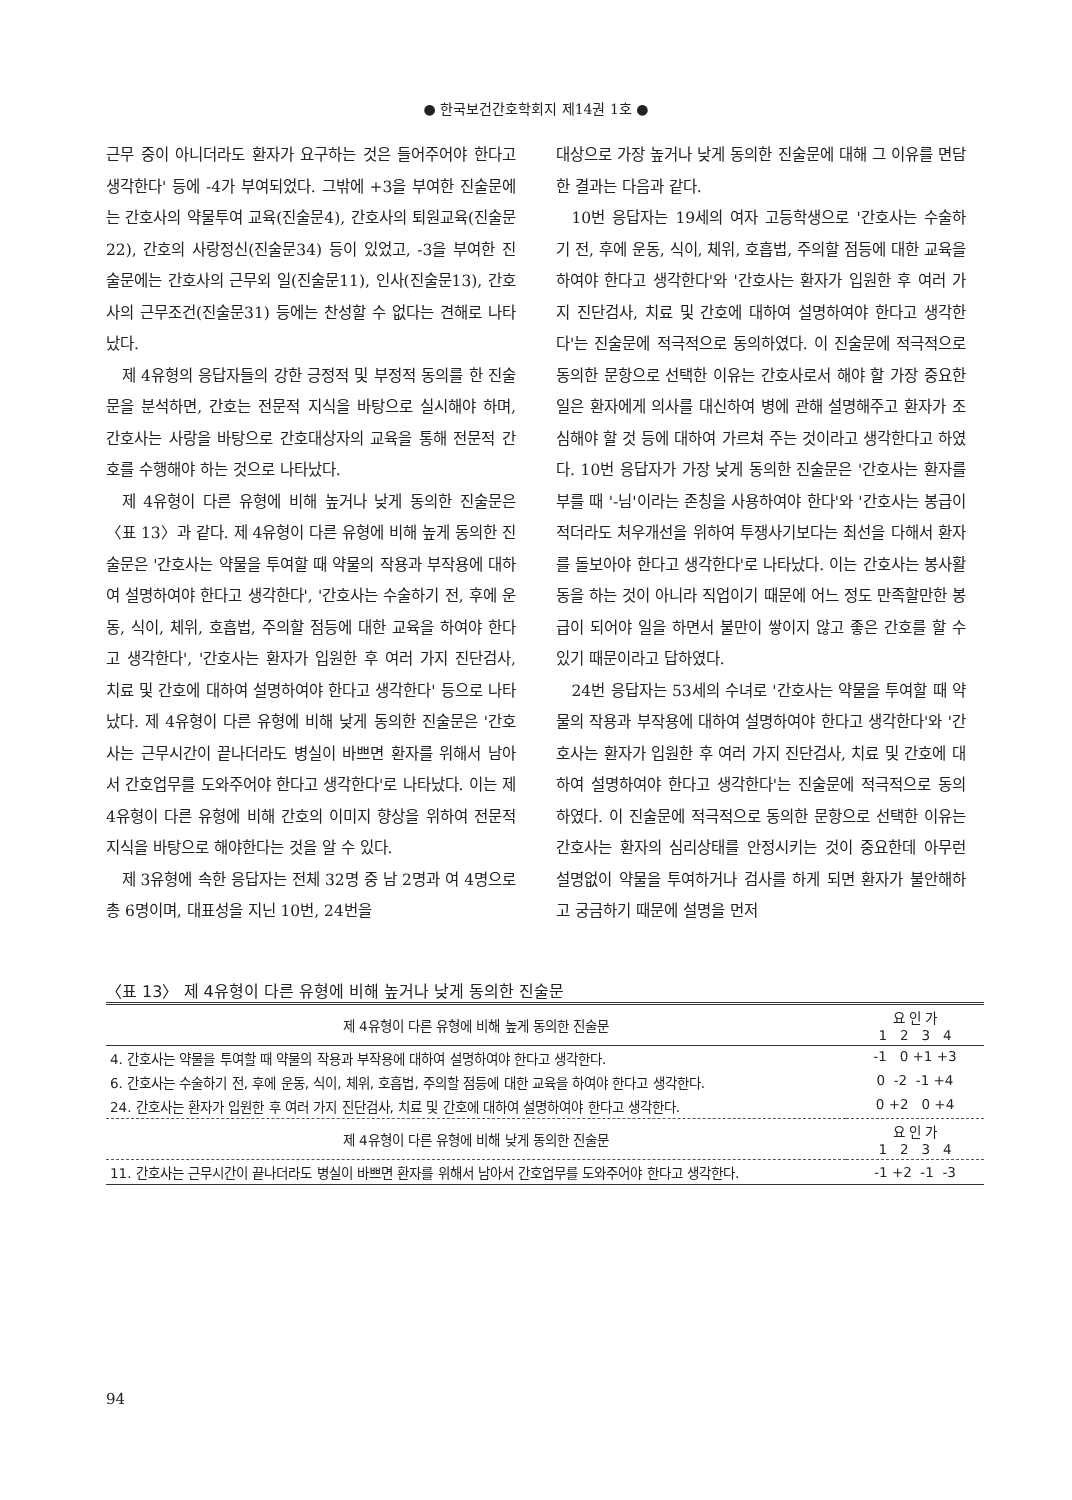● 한국보건간호학회지 제14권 1호 ●
근무 중이 아니더라도 환자가 요구하는 것은 들어주어야 한다고 생각한다' 등에 -4가 부여되었다. 그밖에 +3을 부여한 진술문에는 간호사의 약물투여 교육(진술문4), 간호사의 퇴원교육(진술문22), 간호의 사랑정신(진술문34) 등이 있었고, -3을 부여한 진술문에는 간호사의 근무외 일(진술문11), 인사(진술문13), 간호사의 근무조건(진술문31) 등에는 찬성할 수 없다는 견해로 나타났다.
제 4유형의 응답자들의 강한 긍정적 및 부정적 동의를 한 진술문을 분석하면, 간호는 전문적 지식을 바탕으로 실시해야 하며, 간호사는 사랑을 바탕으로 간호대상자의 교육을 통해 전문적 간호를 수행해야 하는 것으로 나타났다.
제 4유형이 다른 유형에 비해 높거나 낮게 동의한 진술문은 〈표 13〉과 같다. 제 4유형이 다른 유형에 비해 높게 동의한 진술문은 '간호사는 약물을 투여할 때 약물의 작용과 부작용에 대하여 설명하여야 한다고 생각한다', '간호사는 수술하기 전, 후에 운동, 식이, 체위, 호흡법, 주의할 점등에 대한 교육을 하여야 한다고 생각한다', '간호사는 환자가 입원한 후 여러 가지 진단검사, 치료 및 간호에 대하여 설명하여야 한다고 생각한다' 등으로 나타났다. 제 4유형이 다른 유형에 비해 낮게 동의한 진술문은 '간호사는 근무시간이 끝나더라도 병실이 바쁘면 환자를 위해서 남아서 간호업무를 도와주어야 한다고 생각한다'로 나타났다. 이는 제 4유형이 다른 유형에 비해 간호의 이미지 향상을 위하여 전문적 지식을 바탕으로 해야한다는 것을 알 수 있다.
제 3유형에 속한 응답자는 전체 32명 중 남 2명과 여 4명으로 총 6명이며, 대표성을 지닌 10번, 24번을
대상으로 가장 높거나 낮게 동의한 진술문에 대해 그 이유를 면담한 결과는 다음과 같다.
10번 응답자는 19세의 여자 고등학생으로 '간호사는 수술하기 전, 후에 운동, 식이, 체위, 호흡법, 주의할 점등에 대한 교육을 하여야 한다고 생각한다'와 '간호사는 환자가 입원한 후 여러 가지 진단검사, 치료 및 간호에 대하여 설명하여야 한다고 생각한다'는 진술문에 적극적으로 동의하였다. 이 진술문에 적극적으로 동의한 문항으로 선택한 이유는 간호사로서 해야 할 가장 중요한 일은 환자에게 의사를 대신하여 병에 관해 설명해주고 환자가 조심해야 할 것 등에 대하여 가르쳐 주는 것이라고 생각한다고 하였다. 10번 응답자가 가장 낮게 동의한 진술문은 '간호사는 환자를 부를 때 '-님'이라는 존칭을 사용하여야 한다'와 '간호사는 봉급이 적더라도 처우개선을 위하여 투쟁사기보다는 최선을 다해서 환자를 돌보아야 한다고 생각한다'로 나타났다. 이는 간호사는 봉사활동을 하는 것이 아니라 직업이기 때문에 어느 정도 만족할만한 봉급이 되어야 일을 하면서 불만이 쌓이지 않고 좋은 간호를 할 수 있기 때문이라고 답하였다.
24번 응답자는 53세의 수녀로 '간호사는 약물을 투여할 때 약물의 작용과 부작용에 대하여 설명하여야 한다고 생각한다'와 '간호사는 환자가 입원한 후 여러 가지 진단검사, 치료 및 간호에 대하여 설명하여야 한다고 생각한다'는 진술문에 적극적으로 동의하였다. 이 진술문에 적극적으로 동의한 문항으로 선택한 이유는 간호사는 환자의 심리상태를 안정시키는 것이 중요한데 아무런 설명없이 약물을 투여하거나 검사를 하게 되면 환자가 불안해하고 궁금하기 때문에 설명을 먼저
〈표 13〉 제 4유형이 다른 유형에 비해 높거나 낮게 동의한 진술문
| 제 4유형이 다른 유형에 비해 높게 동의한 진술문 | 요 인 가 1 2 3 4 |
| --- | --- |
| 4. 간호사는 약물을 투여할 때 약물의 작용과 부작용에 대하여 설명하여야 한다고 생각한다. | -1 0 +1 +3 |
| 6. 간호사는 수술하기 전, 후에 운동, 식이, 체위, 호흡법, 주의할 점등에 대한 교육을 하여야 한다고 생각한다. | 0 -2 -1 +4 |
| 24. 간호사는 환자가 입원한 후 여러 가지 진단검사, 치료 및 간호에 대하여 설명하여야 한다고 생각한다. | 0 +2 0 +4 |
| 제 4유형이 다른 유형에 비해 낮게 동의한 진술문 | 요 인 가 1 2 3 4 |
| 11. 간호사는 근무시간이 끝나더라도 병실이 바쁘면 환자를 위해서 남아서 간호업무를 도와주어야 한다고 생각한다. | -1 +2 -1 -3 |
94